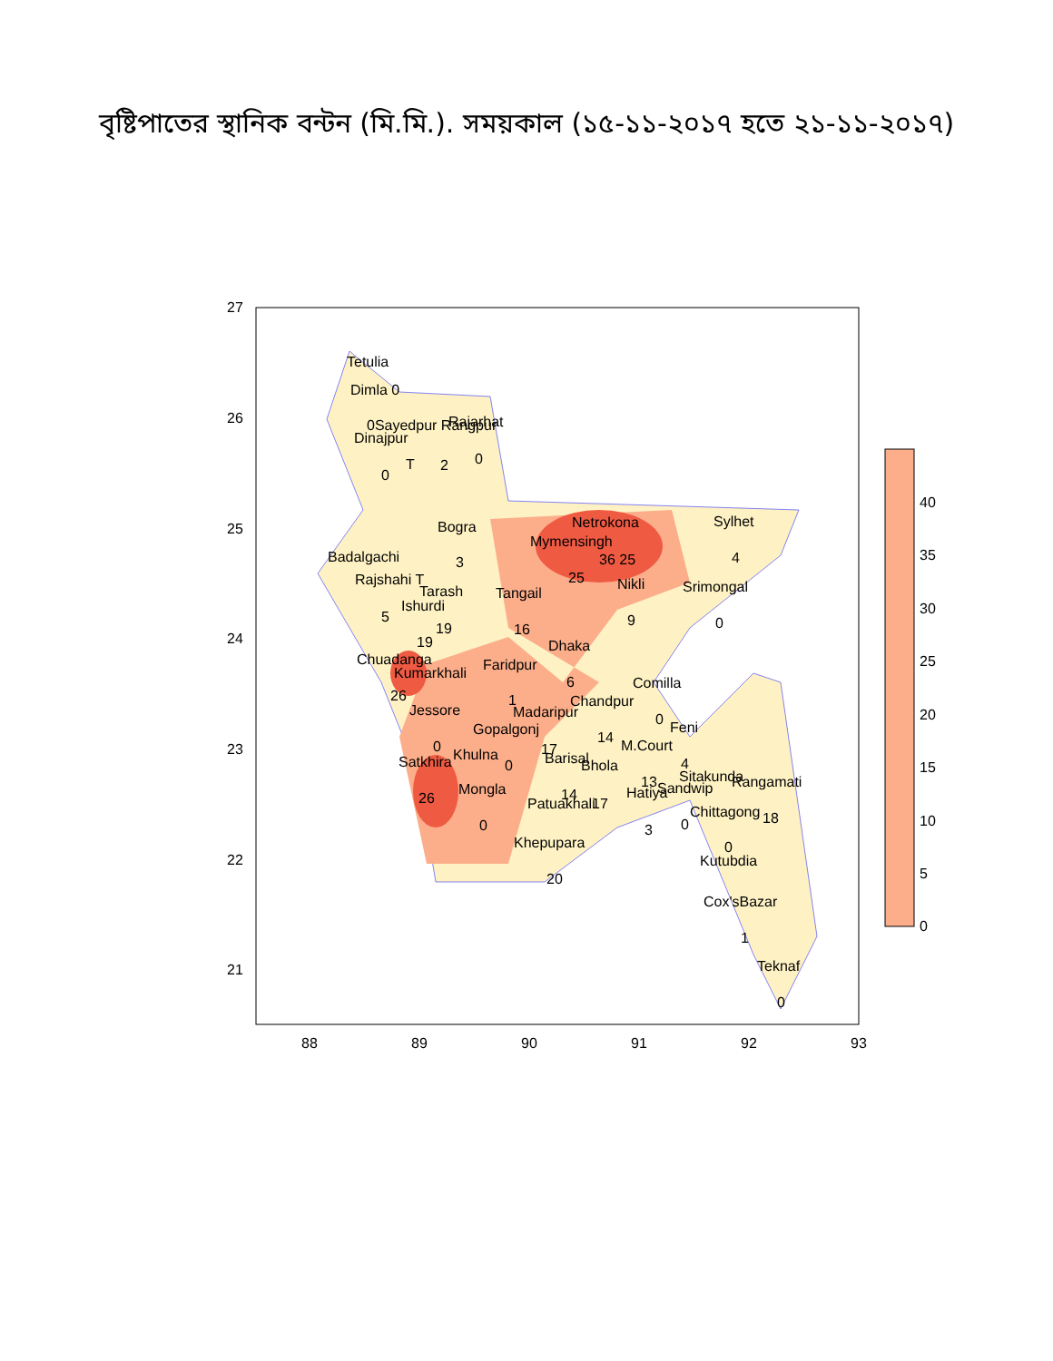বৃষ্টিপাতের স্থানিক বন্টন (মি.মি.). সময়কাল (১৫-১১-২০১৭ হতে ২১-১১-২০১৭)
27
26
25
24
23
22
21
88
89
90
91
92
93
40
35
30
25
20
15
10
5
0
Tetulia
Dimla 0
Dinajpur
0Sayedpur Rangpur
Rajarhat
0
T
2
0
Bogra
3
Netrokona
Sylhet
Mymensingh
36 25
4
25
Badalgachi
Rajshahi T
Tarash
Tangail
Nikli
Srimongal
Ishurdi
5
19
16
9
0
19
Dhaka
Chuadanga
Kumarkhali
Faridpur
6
Comilla
26
1
Chandpur
Jessore
Madaripur
0
Gopalgonj
Feni
14
0
17
M.Court
Khulna
Satkhira
Barisal
Bhola
0
4
Sitakunda
Rangamati
13
Sandwip
Mongla
Hatiya
26
14
Patuakhali
17
Chittagong
18
0
0
3
Khepupara
0
Kutubdia
20
Cox'sBazar
1
Teknaf
0